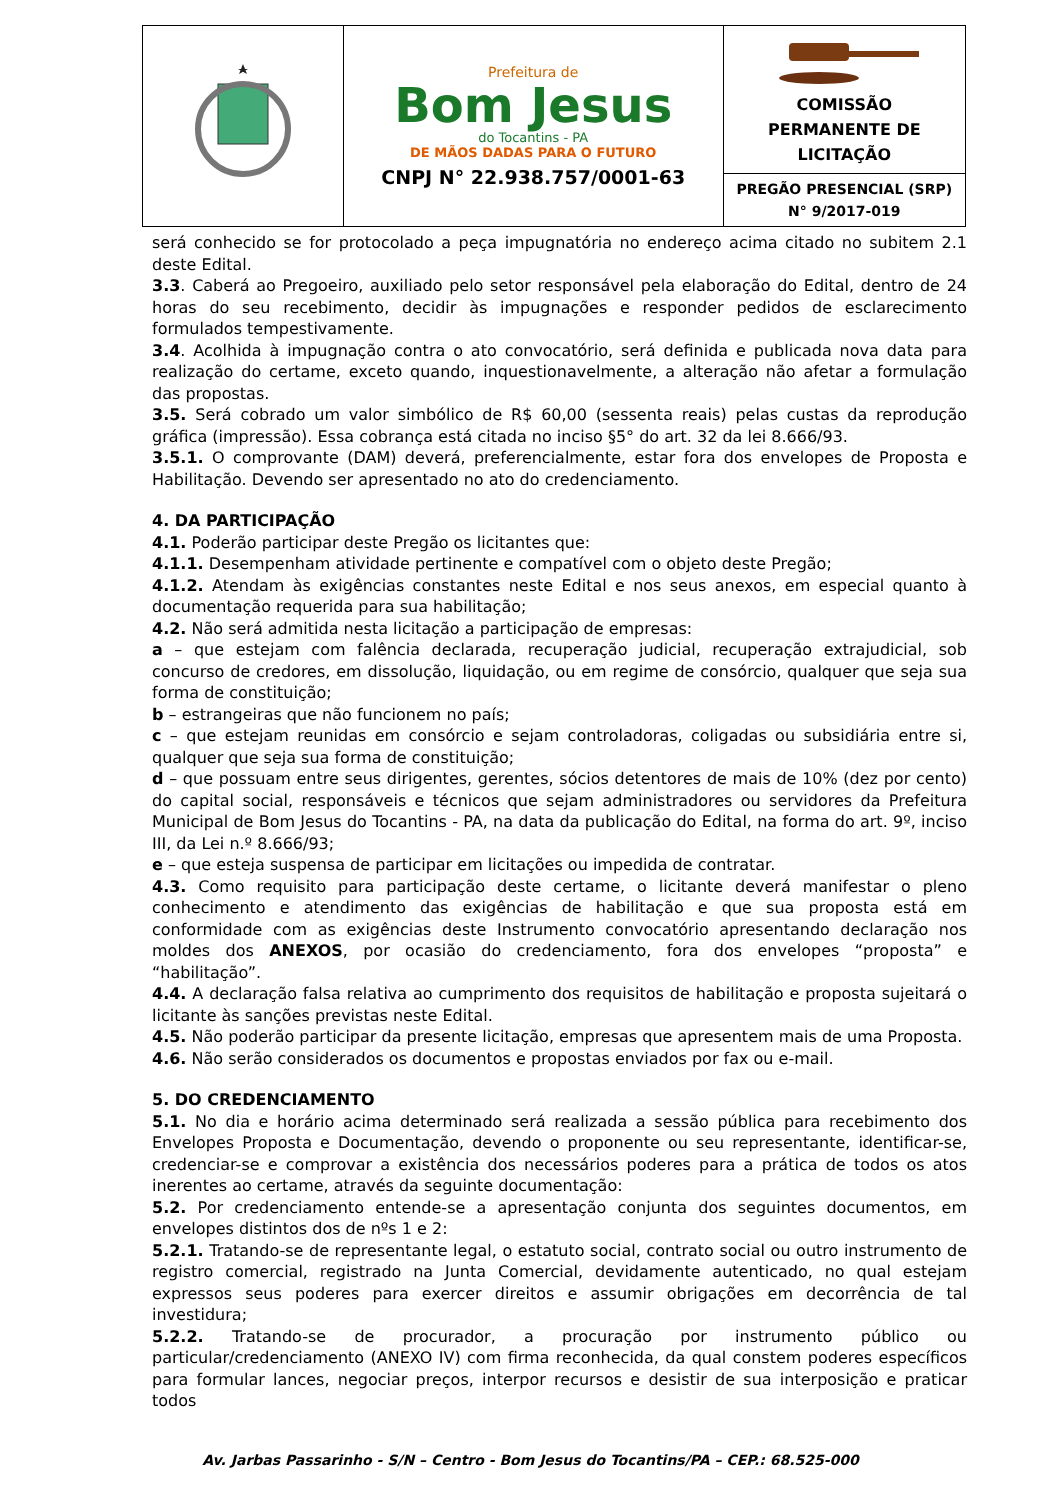| | Prefeitura de Bom Jesus do Tocantins - PA DE MÃOS DADAS PARA O FUTURO CNPJ N° 22.938.757/0001-63 | COMISSÃO PERMANENTE DE LICITAÇÃO |
| | | PREGÃO PRESENCIAL (SRP) N° 9/2017-019 |
será conhecido se for protocolado a peça impugnatória no endereço acima citado no subitem 2.1 deste Edital.
3.3. Caberá ao Pregoeiro, auxiliado pelo setor responsável pela elaboração do Edital, dentro de 24 horas do seu recebimento, decidir às impugnações e responder pedidos de esclarecimento formulados tempestivamente.
3.4. Acolhida à impugnação contra o ato convocatório, será definida e publicada nova data para realização do certame, exceto quando, inquestionavelmente, a alteração não afetar a formulação das propostas.
3.5. Será cobrado um valor simbólico de R$ 60,00 (sessenta reais) pelas custas da reprodução gráfica (impressão). Essa cobrança está citada no inciso §5° do art. 32 da lei 8.666/93.
3.5.1. O comprovante (DAM) deverá, preferencialmente, estar fora dos envelopes de Proposta e Habilitação. Devendo ser apresentado no ato do credenciamento.
4. DA PARTICIPAÇÃO
4.1. Poderão participar deste Pregão os licitantes que:
4.1.1. Desempenham atividade pertinente e compatível com o objeto deste Pregão;
4.1.2. Atendam às exigências constantes neste Edital e nos seus anexos, em especial quanto à documentação requerida para sua habilitação;
4.2. Não será admitida nesta licitação a participação de empresas:
a – que estejam com falência declarada, recuperação judicial, recuperação extrajudicial, sob concurso de credores, em dissolução, liquidação, ou em regime de consórcio, qualquer que seja sua forma de constituição;
b – estrangeiras que não funcionem no país;
c – que estejam reunidas em consórcio e sejam controladoras, coligadas ou subsidiária entre si, qualquer que seja sua forma de constituição;
d – que possuam entre seus dirigentes, gerentes, sócios detentores de mais de 10% (dez por cento) do capital social, responsáveis e técnicos que sejam administradores ou servidores da Prefeitura Municipal de Bom Jesus do Tocantins - PA, na data da publicação do Edital, na forma do art. 9º, inciso III, da Lei n.º 8.666/93;
e – que esteja suspensa de participar em licitações ou impedida de contratar.
4.3. Como requisito para participação deste certame, o licitante deverá manifestar o pleno conhecimento e atendimento das exigências de habilitação e que sua proposta está em conformidade com as exigências deste Instrumento convocatório apresentando declaração nos moldes dos ANEXOS, por ocasião do credenciamento, fora dos envelopes “proposta” e “habilitação”.
4.4. A declaração falsa relativa ao cumprimento dos requisitos de habilitação e proposta sujeitará o licitante às sanções previstas neste Edital.
4.5. Não poderão participar da presente licitação, empresas que apresentem mais de uma Proposta.
4.6. Não serão considerados os documentos e propostas enviados por fax ou e-mail.
5. DO CREDENCIAMENTO
5.1. No dia e horário acima determinado será realizada a sessão pública para recebimento dos Envelopes Proposta e Documentação, devendo o proponente ou seu representante, identificar-se, credenciar-se e comprovar a existência dos necessários poderes para a prática de todos os atos inerentes ao certame, através da seguinte documentação:
5.2. Por credenciamento entende-se a apresentação conjunta dos seguintes documentos, em envelopes distintos dos de nºs 1 e 2:
5.2.1. Tratando-se de representante legal, o estatuto social, contrato social ou outro instrumento de registro comercial, registrado na Junta Comercial, devidamente autenticado, no qual estejam expressos seus poderes para exercer direitos e assumir obrigações em decorrência de tal investidura;
5.2.2. Tratando-se de procurador, a procuração por instrumento público ou particular/credenciamento (ANEXO IV) com firma reconhecida, da qual constem poderes específicos para formular lances, negociar preços, interpor recursos e desistir de sua interposição e praticar todos
Av. Jarbas Passarinho - S/N – Centro - Bom Jesus do Tocantins/PA – CEP.: 68.525-000